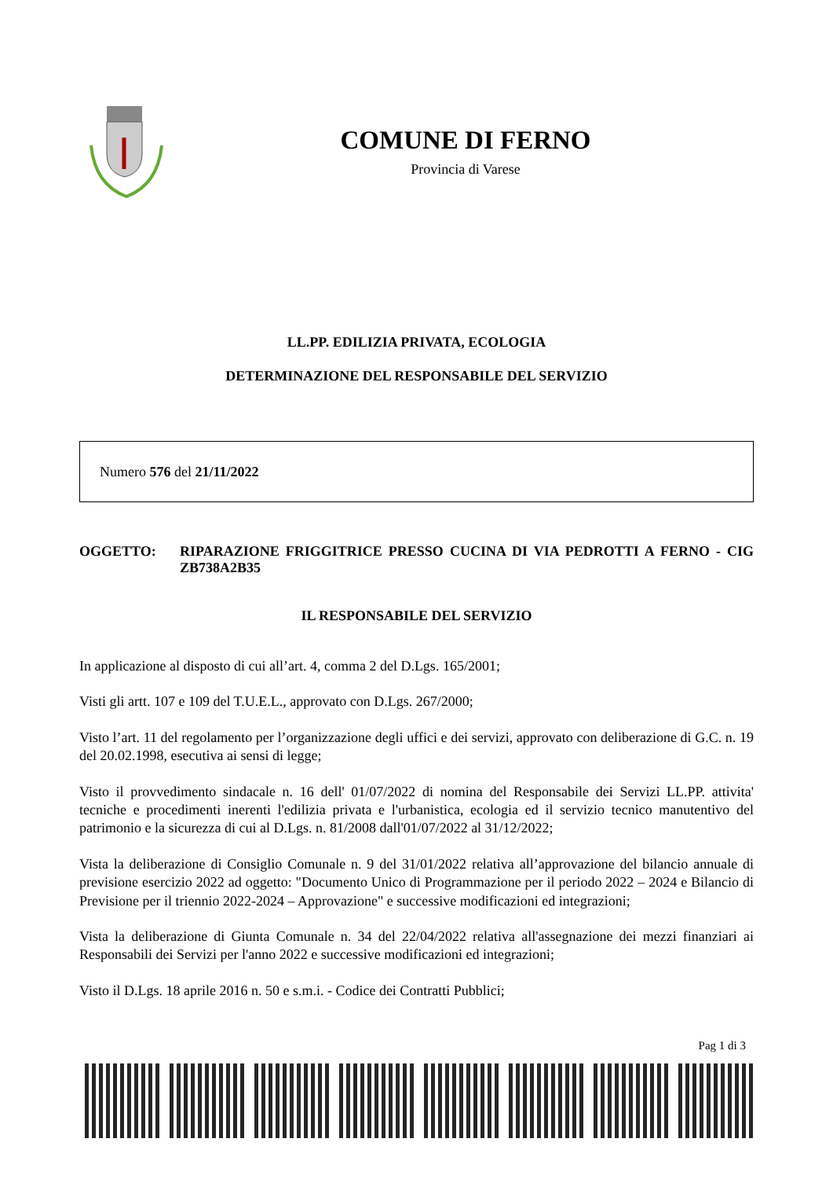COMUNE DI FERNO
Provincia di Varese
LL.PP. EDILIZIA PRIVATA, ECOLOGIA
DETERMINAZIONE DEL RESPONSABILE DEL SERVIZIO
Numero 576 del 21/11/2022
OGGETTO: RIPARAZIONE FRIGGITRICE PRESSO CUCINA DI VIA PEDROTTI A FERNO - CIG ZB738A2B35
IL RESPONSABILE DEL SERVIZIO
In applicazione al disposto di cui all’art. 4, comma 2 del D.Lgs. 165/2001;
Visti gli artt. 107 e 109 del T.U.E.L., approvato con D.Lgs. 267/2000;
Visto l’art. 11 del regolamento per l’organizzazione degli uffici e dei servizi, approvato con deliberazione di G.C. n. 19 del 20.02.1998, esecutiva ai sensi di legge;
Visto il provvedimento sindacale n. 16 dell' 01/07/2022 di nomina del Responsabile dei Servizi LL.PP. attivita' tecniche e procedimenti inerenti l'edilizia privata e l'urbanistica, ecologia ed il servizio tecnico manutentivo del patrimonio e la sicurezza di cui al D.Lgs. n. 81/2008 dall'01/07/2022 al 31/12/2022;
Vista la deliberazione di Consiglio Comunale n. 9 del 31/01/2022 relativa all’approvazione del bilancio annuale di previsione esercizio 2022 ad oggetto: "Documento Unico di Programmazione per il periodo 2022 – 2024 e Bilancio di Previsione per il triennio 2022-2024 – Approvazione" e successive modificazioni ed integrazioni;
Vista la deliberazione di Giunta Comunale n. 34 del 22/04/2022 relativa all'assegnazione dei mezzi finanziari ai Responsabili dei Servizi per l'anno 2022 e successive modificazioni ed integrazioni;
Visto il D.Lgs. 18 aprile 2016 n. 50 e s.m.i. - Codice dei Contratti Pubblici;
Pag 1 di 3